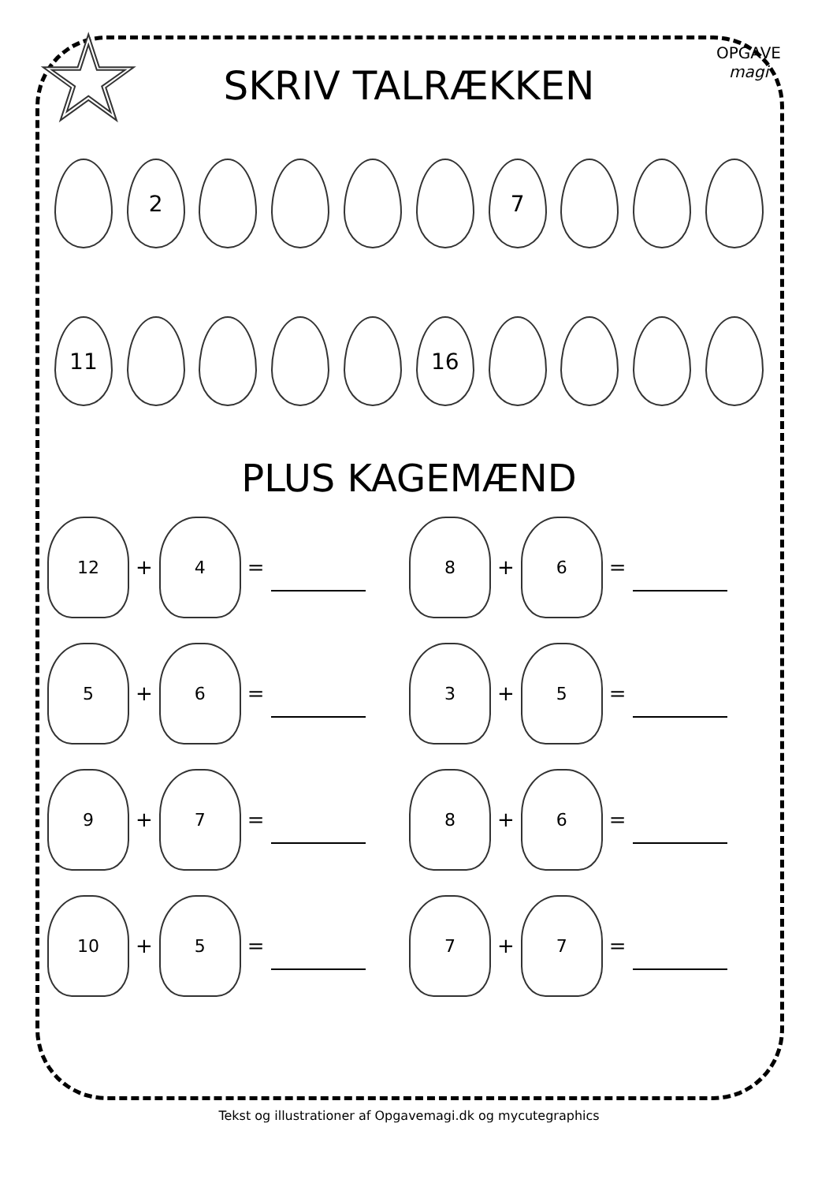☆
OPGAVE
magi
SKRIV TALRÆKKEN
2 7
11 16
PLUS KAGEMÆND
12
+
4
=
8
+
6
=
5
+
6
=
3
+
5
=
9
+
7
=
8
+
6
=
10
+
5
=
7
+
7
=
Tekst og illustrationer af Opgavemagi.dk og mycutegraphics